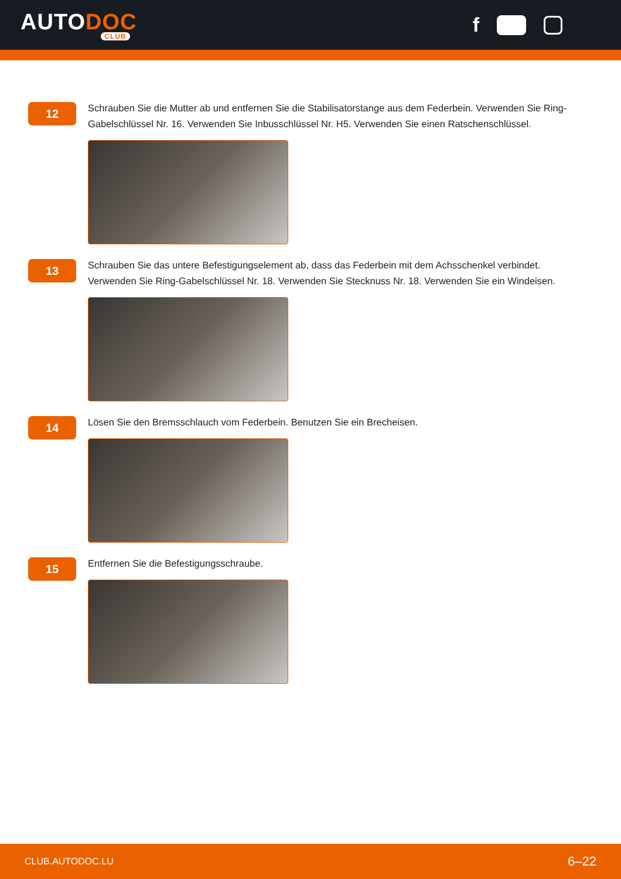AUTODOC
CLUB
f
12
Schrauben Sie die Mutter ab und entfernen Sie die Stabilisatorstange aus dem Federbein. Verwenden Sie Ring-Gabelschlüssel Nr. 16. Verwenden Sie Inbusschlüssel Nr. H5. Verwenden Sie einen Ratschenschlüssel.
13
Schrauben Sie das untere Befestigungselement ab, dass das Federbein mit dem Achsschenkel verbindet. Verwenden Sie Ring-Gabelschlüssel Nr. 18. Verwenden Sie Stecknuss Nr. 18. Verwenden Sie ein Windeisen.
14
Lösen Sie den Bremsschlauch vom Federbein. Benutzen Sie ein Brecheisen.
15
Entfernen Sie die Befestigungsschraube.
CLUB.AUTODOC.LU 6–22